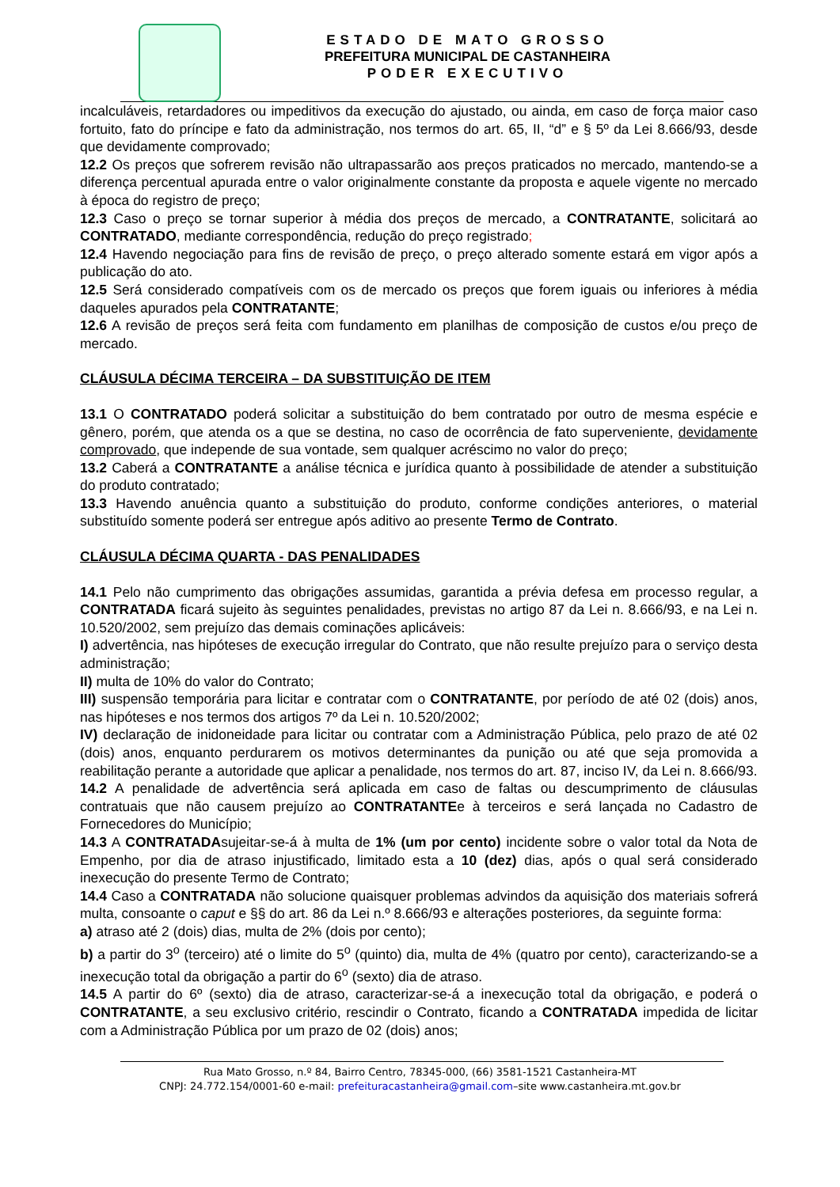ESTADO DE MATO GROSSO
PREFEITURA MUNICIPAL DE CASTANHEIRA
PODER EXECUTIVO
incalculáveis, retardadores ou impeditivos da execução do ajustado, ou ainda, em caso de força maior caso fortuito, fato do príncipe e fato da administração, nos termos do art. 65, II, “d” e § 5º da Lei 8.666/93, desde que devidamente comprovado;
12.2 Os preços que sofrerem revisão não ultrapassarão aos preços praticados no mercado, mantendo-se a diferença percentual apurada entre o valor originalmente constante da proposta e aquele vigente no mercado à época do registro de preço;
12.3 Caso o preço se tornar superior à média dos preços de mercado, a CONTRATANTE, solicitará ao CONTRATADO, mediante correspondência, redução do preço registrado;
12.4 Havendo negociação para fins de revisão de preço, o preço alterado somente estará em vigor após a publicação do ato.
12.5 Será considerado compatíveis com os de mercado os preços que forem iguais ou inferiores à média daqueles apurados pela CONTRATANTE;
12.6 A revisão de preços será feita com fundamento em planilhas de composição de custos e/ou preço de mercado.
CLÁUSULA DÉCIMA TERCEIRA – DA SUBSTITUIÇÃO DE ITEM
13.1 O CONTRATADO poderá solicitar a substituição do bem contratado por outro de mesma espécie e gênero, porém, que atenda os a que se destina, no caso de ocorrência de fato superveniente, devidamente comprovado, que independe de sua vontade, sem qualquer acréscimo no valor do preço;
13.2 Caberá a CONTRATANTE a análise técnica e jurídica quanto à possibilidade de atender a substituição do produto contratado;
13.3 Havendo anuência quanto a substituição do produto, conforme condições anteriores, o material substituído somente poderá ser entregue após aditivo ao presente Termo de Contrato.
CLÁUSULA DÉCIMA QUARTA - DAS PENALIDADES
14.1 Pelo não cumprimento das obrigações assumidas, garantida a prévia defesa em processo regular, a CONTRATADA ficará sujeito às seguintes penalidades, previstas no artigo 87 da Lei n. 8.666/93, e na Lei n. 10.520/2002, sem prejuízo das demais cominações aplicáveis:
I) advertência, nas hipóteses de execução irregular do Contrato, que não resulte prejuízo para o serviço desta administração;
II) multa de 10% do valor do Contrato;
III) suspensão temporária para licitar e contratar com o CONTRATANTE, por período de até 02 (dois) anos, nas hipóteses e nos termos dos artigos 7º da Lei n. 10.520/2002;
IV) declaração de inidoneidade para licitar ou contratar com a Administração Pública, pelo prazo de até 02 (dois) anos, enquanto perdurarem os motivos determinantes da punição ou até que seja promovida a reabilitação perante a autoridade que aplicar a penalidade, nos termos do art. 87, inciso IV, da Lei n. 8.666/93.
14.2 A penalidade de advertência será aplicada em caso de faltas ou descumprimento de cláusulas contratuais que não causem prejuízo ao CONTRATANTEe à terceiros e será lançada no Cadastro de Fornecedores do Município;
14.3 A CONTRATADAsujeitar-se-á à multa de 1% (um por cento) incidente sobre o valor total da Nota de Empenho, por dia de atraso injustificado, limitado esta a 10 (dez) dias, após o qual será considerado inexecução do presente Termo de Contrato;
14.4 Caso a CONTRATADA não solucione quaisquer problemas advindos da aquisição dos materiais sofrerá multa, consoante o caput e §§ do art. 86 da Lei n.º 8.666/93 e alterações posteriores, da seguinte forma:
a) atraso até 2 (dois) dias, multa de 2% (dois por cento);
b) a partir do 3<sup>o</sup> (terceiro) até o limite do 5<sup>o</sup> (quinto) dia, multa de 4% (quatro por cento), caracterizando-se a inexecução total da obrigação a partir do 6<sup>o</sup> (sexto) dia de atraso.
14.5 A partir do 6º (sexto) dia de atraso, caracterizar-se-á a inexecução total da obrigação, e poderá o CONTRATANTE, a seu exclusivo critério, rescindir o Contrato, ficando a CONTRATADA impedida de licitar com a Administração Pública por um prazo de 02 (dois) anos;
Rua Mato Grosso, n.º 84, Bairro Centro, 78345-000, (66) 3581-1521 Castanheira-MT
CNPJ: 24.772.154/0001-60 e-mail: prefeituracastanheira@gmail.com–site www.castanheira.mt.gov.br